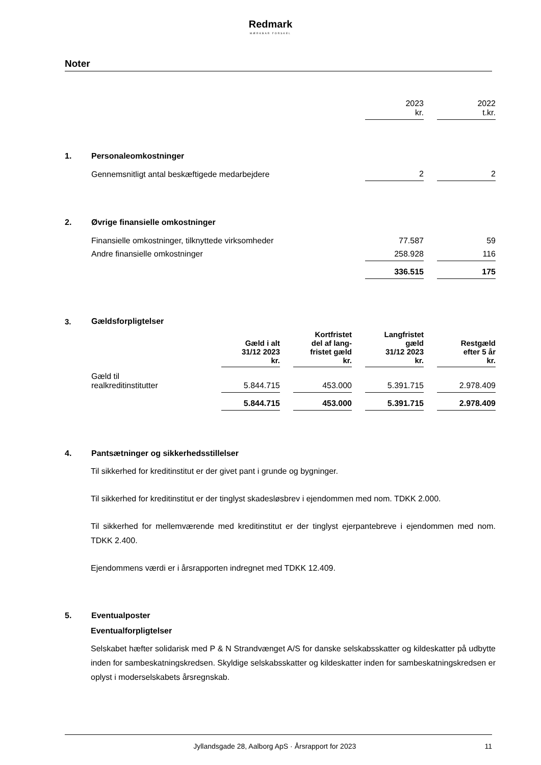Redmark
MÆRKBAR FORSKEL
Noter
| | | 2023 kr. | | 2022 t.kr. |
| 1. | Personaleomkostninger | | | |
| | Gennemsnitligt antal beskæftigede medarbejdere | 2 | | 2 |
| 2. | Øvrige finansielle omkostninger | | | |
| | Finansielle omkostninger, tilknyttede virksomheder | 77.587 | | 59 |
| | Andre finansielle omkostninger | 258.928 | | 116 |
| | | 336.515 | | 175 |
| 3. | Gældsforpligtelser | | | | | | | |
| | | Gæld i alt 31/12 2023 kr. | | Kortfristet del af lang- fristet gæld kr. | | Langfristet gæld 31/12 2023 kr. | | Restgæld efter 5 år kr. |
| | Gæld til realkreditinstitutter | 5.844.715 | | 453.000 | | 5.391.715 | | 2.978.409 |
| | | 5.844.715 | | 453.000 | | 5.391.715 | | 2.978.409 |
4. Pantsætninger og sikkerhedsstillelser
Til sikkerhed for kreditinstitut er der givet pant i grunde og bygninger.
Til sikkerhed for kreditinstitut er der tinglyst skadesløsbrev i ejendommen med nom. TDKK 2.000.
Til sikkerhed for mellemværende med kreditinstitut er der tinglyst ejerpantebreve i ejendommen med nom. TDKK 2.400.
Ejendommens værdi er i årsrapporten indregnet med TDKK 12.409.
5. Eventualposter
Eventualforpligtelser
Selskabet hæfter solidarisk med P & N Strandvænget A/S for danske selskabsskatter og kildeskatter på udbytte inden for sambeskatningskredsen. Skyldige selskabsskatter og kildeskatter inden for sambeskatningskredsen er oplyst i moderselskabets årsregnskab.
Jyllandsgade 28, Aalborg ApS · Årsrapport for 2023 11